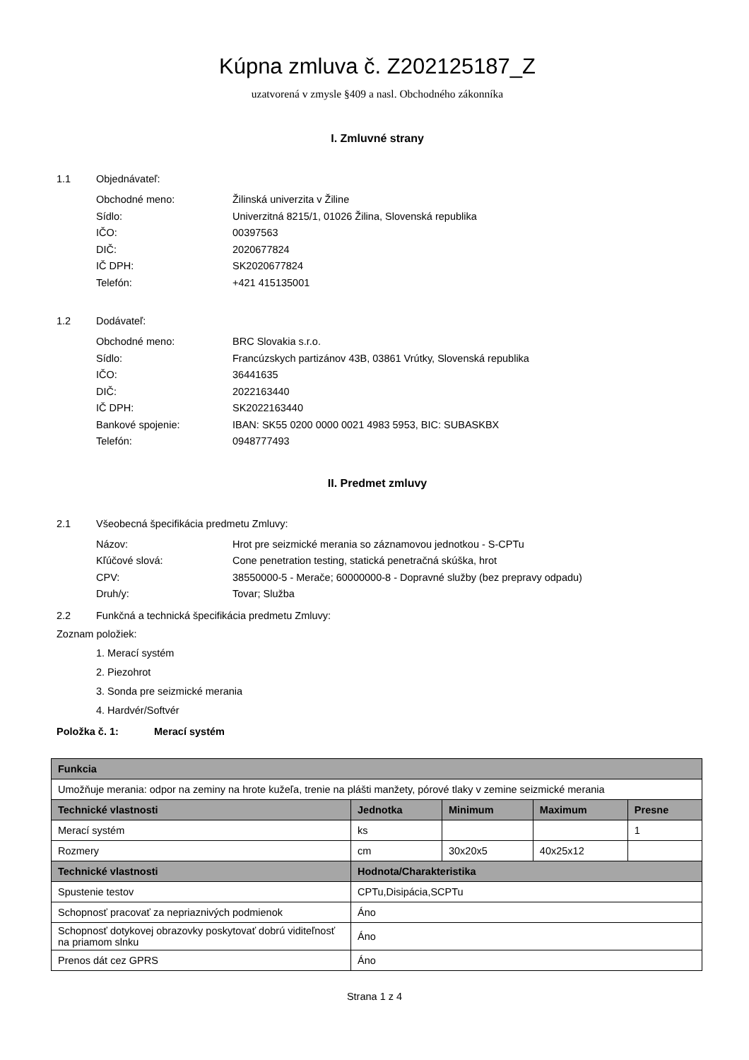Kúpna zmluva č. Z202125187_Z
uzatvorená v zmysle §409 a nasl. Obchodného zákonníka
I. Zmluvné strany
1.1 Objednávateľ:
Obchodné meno: Žilinská univerzita v Žiline
Sídlo: Univerzitná 8215/1, 01026 Žilina, Slovenská republika
IČO: 00397563
DIČ: 2020677824
IČ DPH: SK2020677824
Telefón: +421 415135001
1.2 Dodávateľ:
Obchodné meno: BRC Slovakia s.r.o.
Sídlo: Francúzskych partizánov 43B, 03861 Vrútky, Slovenská republika
IČO: 36441635
DIČ: 2022163440
IČ DPH: SK2022163440
Bankové spojenie: IBAN: SK55 0200 0000 0021 4983 5953, BIC: SUBASKBX
Telefón: 0948777493
II. Predmet zmluvy
2.1 Všeobecná špecifikácia predmetu Zmluvy:
Názov: Hrot pre seizmické merania so záznamovou jednotkou - S-CPTu
Kľúčové slová: Cone penetration testing, statická penetračná skúška, hrot
CPV: 38550000-5 - Merače; 60000000-8 - Dopravné služby (bez prepravy odpadu)
Druh/y: Tovar; Služba
2.2 Funkčná a technická špecifikácia predmetu Zmluvy:
Zoznam položiek:
1. Merací systém
2. Piezohrot
3. Sonda pre seizmické merania
4. Hardvér/Softvér
Položka č. 1: Merací systém
| Funkcia | | | | |
| --- | --- | --- | --- | --- |
| Umožňuje merania: odpor na zeminy na hrote kužeľa, trenie na plášti manžety, pórové tlaky v zemine seizmické merania | | | | |
| Technické vlastnosti | Jednotka | Minimum | Maximum | Presne |
| Merací systém | ks | | | 1 |
| Rozmery | cm | 30x20x5 | 40x25x12 | |
| Technické vlastnosti | Hodnota/Charakteristika | | | |
| Spustenie testov | CPTu,Disipácia,SCPTu | | | |
| Schopnosť pracovať za nepriaznivých podmienok | Áno | | | |
| Schopnosť dotykovej obrazovky poskytovať dobrú viditeľnosť na priamom slnku | Áno | | | |
| Prenos dát cez GPRS | Áno | | | |
Strana 1 z 4